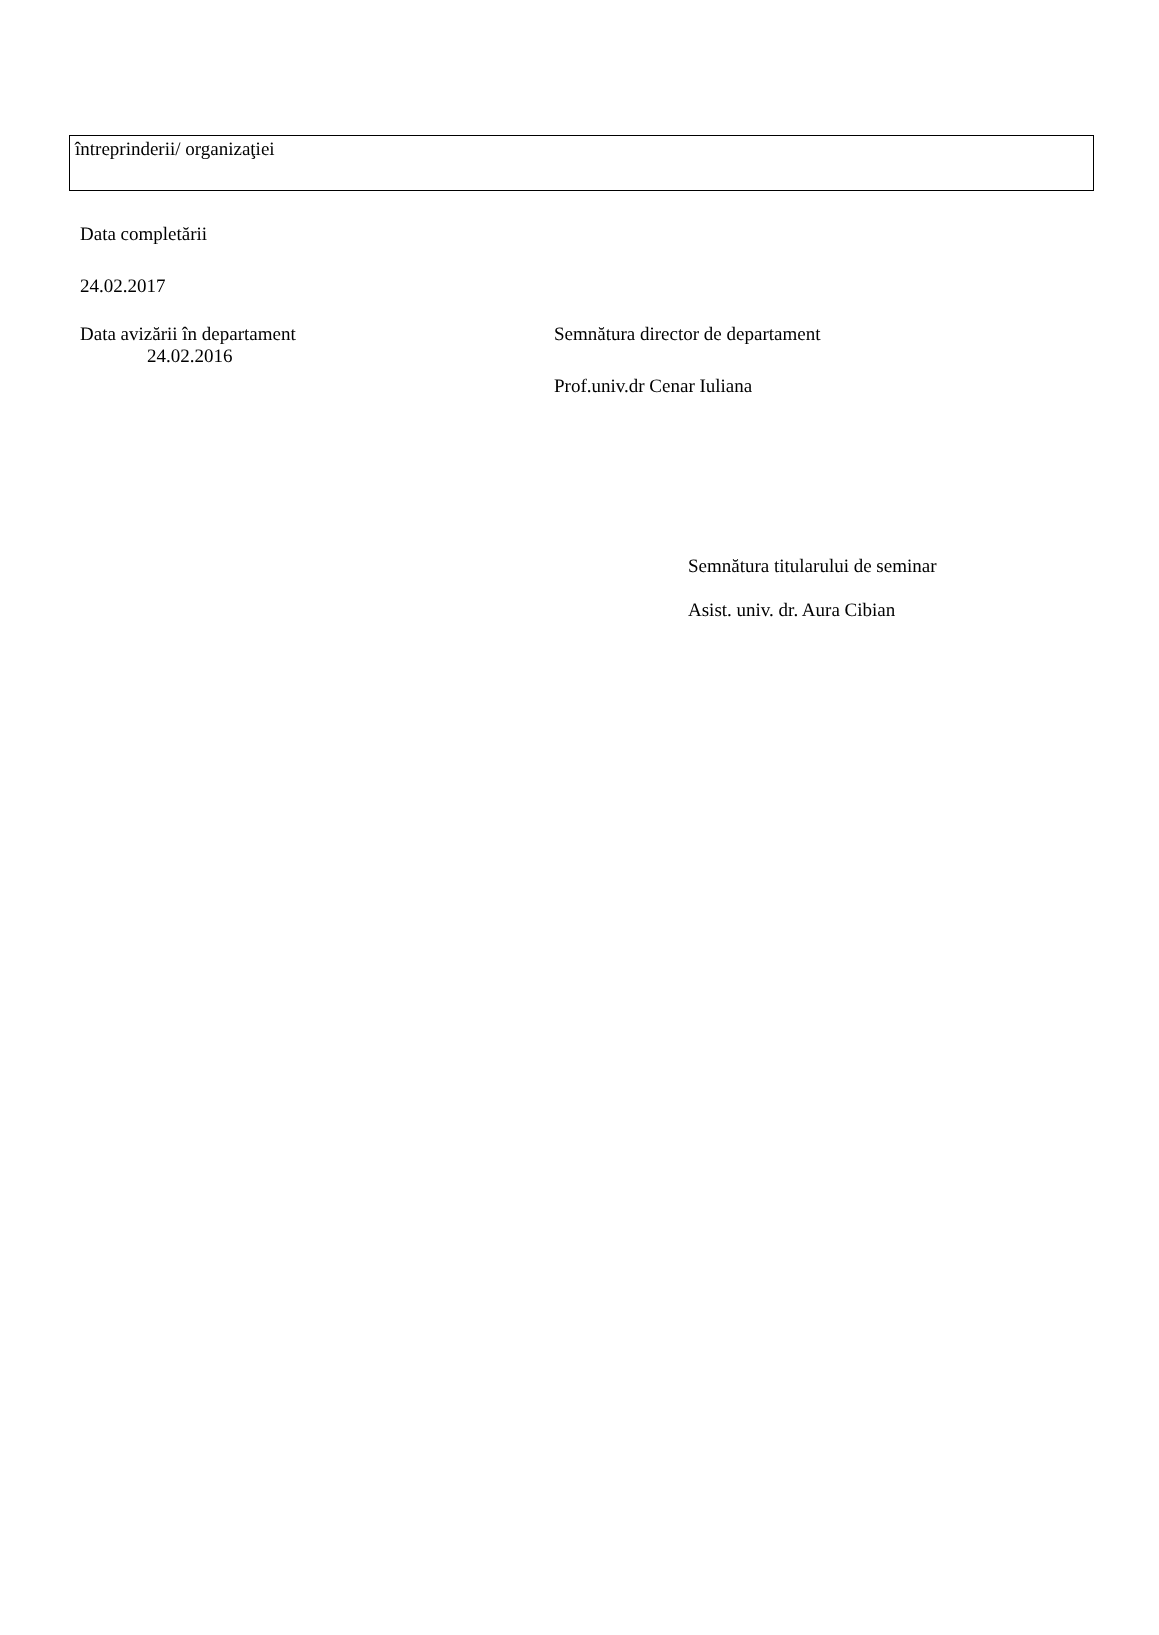| întreprinderii/ organizaţiei |
Data completării
24.02.2017
Data avizării în departament
24.02.2016
Semnătura director de departament
Prof.univ.dr Cenar Iuliana
Semnătura titularului de seminar
Asist. univ. dr. Aura Cibian